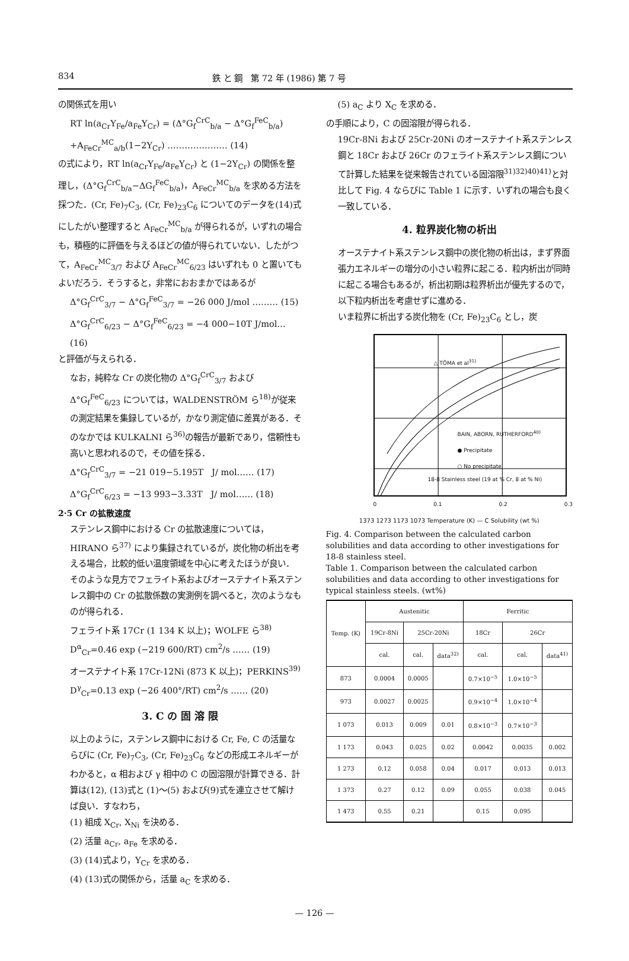834 鉄 と 鋼　第 72 年 (1986) 第 7 号
の関係式を用い
RT ln(a<sub>Cr</sub>Y<sub>Fe</sub>/a<sub>Fe</sub>Y<sub>Cr</sub>) = (Δ°G<sub>f</sub><sup>CrC</sup><sub>b/a</sub> − Δ°G<sub>f</sub><sup>FeC</sup><sub>b/a</sub>)
+A<sub>FeCr</sub><sup>MC</sup><sub>a/b</sub>(1−2Y<sub>Cr</sub>) ………………… (14)
の式により，RT ln(a<sub>Cr</sub>Y<sub>Fe</sub>/a<sub>Fe</sub>Y<sub>Cr</sub>) と (1−2Y<sub>Cr</sub>) の関係を整理し，(Δ°G<sub>f</sub><sup>CrC</sup><sub>b/a</sub>−ΔG<sub>f</sub><sup>FeC</sup><sub>b/a</sub>)，A<sub>FeCr</sub><sup>MC</sup><sub>b/a</sub> を求める方法を採つた．(Cr, Fe)<sub>7</sub>C<sub>3</sub>, (Cr, Fe)<sub>23</sub>C<sub>6</sub> についてのデータを(14)式にしたがい整理すると A<sub>FeCr</sub><sup>MC</sup><sub>b/a</sub> が得られるが，いずれの場合も，積極的に評価を与えるほどの値が得られていない．したがつて，A<sub>FeCr</sub><sup>MC</sup><sub>3/7</sub> および A<sub>FeCr</sub><sup>MC</sup><sub>6/23</sub> はいずれも 0 と置いてもよいだろう．そうすると，非常におおまかではあるが
Δ°G<sub>f</sub><sup>CrC</sup><sub>3/7</sub> − Δ°G<sub>f</sub><sup>FeC</sup><sub>3/7</sub> = −26 000 J/mol ……… (15)
Δ°G<sub>f</sub><sup>CrC</sup><sub>6/23</sub> − Δ°G<sub>f</sub><sup>FeC</sup><sub>6/23</sub> = −4 000−10T J/mol… (16)
と評価が与えられる．
なお，純粋な Cr の炭化物の Δ°G<sub>f</sub><sup>CrC</sup><sub>3/7</sub> および Δ°G<sub>f</sub><sup>FeC</sup><sub>6/23</sub> については，WALDENSTRÖM ら<sup>18)</sup>が従来の測定結果を集録しているが，かなり測定値に差異がある．そのなかでは KULKALNI ら<sup>36)</sup>の報告が最新であり，信頼性も高いと思われるので，その値を採る．
Δ°G<sub>f</sub><sup>CrC</sup><sub>3/7</sub> = −21 019−5.195T　J/ mol…… (17)
Δ°G<sub>f</sub><sup>CrC</sup><sub>6/23</sub> = −13 993−3.33T　J/ mol…… (18)
2·5 Cr の拡散速度
ステンレス鋼中における Cr の拡散速度については，HIRANO ら<sup>37)</sup> により集録されているが，炭化物の析出を考える場合，比較的低い温度領域を中心に考えたほうが良い．そのような見方でフェライト系およびオーステナイト系ステンレス鋼中の Cr の拡散係数の実測例を調べると，次のようなものが得られる．
フェライト系 17Cr (1 134 K 以上)；WOLFE ら<sup>38)</sup>
D<sup>α</sup><sub>Cr</sub>=0.46 exp (−219 600/RT) cm<sup>2</sup>/s …… (19)
オーステナイト系 17Cr-12Ni (873 K 以上)；PERKINS<sup>39)</sup>
D<sup>γ</sup><sub>Cr</sub>=0.13 exp (−26 400°/RT) cm<sup>2</sup>/s …… (20)
3. C の 固 溶 限
以上のように，ステンレス鋼中における Cr, Fe, C の活量ならびに (Cr, Fe)<sub>7</sub>C<sub>3</sub>, (Cr, Fe)<sub>23</sub>C<sub>6</sub> などの形成エネルギーがわかると，α 相および γ 相中の C の固溶限が計算できる．計算は(12), (13)式と (1)～(5) および(9)式を連立させて解けば良い．すなわち，
(1) 組成 X<sub>Cr</sub>, X<sub>Ni</sub> を決める．
(2) 活量 a<sub>Cr</sub>, a<sub>Fe</sub> を求める．
(3) (14)式より，Y<sub>Cr</sub> を求める．
(4) (13)式の関係から，活量 a<sub>C</sub> を求める．
(5) a<sub>C</sub> より X<sub>C</sub> を求める．
の手順により，C の固溶限が得られる．
19Cr-8Ni および 25Cr-20Ni のオーステナイト系ステンレス鋼と 18Cr および 26Cr のフェライト系ステンレス鋼について計算した結果を従来報告されている固溶限<sup>31)32)40)41)</sup>と対比して Fig. 4 ならびに Table 1 に示す．いずれの場合も良く一致している．
4. 粒界炭化物の析出
オーステナイト系ステンレス鋼中の炭化物の析出は，まず界面張力エネルギーの増分の小さい粒界に起こる．粒内析出が同時に起こる場合もあるが，析出初期は粒界析出が優先するので，以下粒内析出を考慮せずに進める．
いま粒界に析出する炭化物を (Cr, Fe)<sub>23</sub>C<sub>6</sub> とし，炭
△ TÕMA et al<sup>31)</sup>
BAIN, ABORN, RUTHERFORD<sup>40)</sup>
● Precipitate
○ No precipitate
18-8 Stainless steel (19 at % Cr, 8 at % Ni)
0 0.1 0.2 0.3
1373 1273 1173 1073 Temperature (K) — C Solubility (wt %)
Fig. 4. Comparison between the calculated carbon solubilities and data according to other investigations for 18-8 stainless steel.
Table 1. Comparison between the calculated carbon solubilities and data according to other investigations for typical stainless steels. (wt%)
| Temp. (K) | Austenitic | | | Ferritic | | |
| --- | --- | --- | --- | --- | --- | --- |
| | 19Cr-8Ni | 25Cr-20Ni | | 18Cr | 26Cr | |
| | cal. | cal. | data<sup>32)</sup> | cal. | cal. | data<sup>41)</sup> |
| 873 | 0.0004 | 0.0005 | | 0.7×10<sup>−5</sup> | 1.0×10<sup>−5</sup> | |
| 973 | 0.0027 | 0.0025 | | 0.9×10<sup>−4</sup> | 1.0×10<sup>−4</sup> | |
| 1 073 | 0.013 | 0.009 | 0.01 | 0.8×10<sup>−3</sup> | 0.7×10<sup>−3</sup> | |
| 1 173 | 0.043 | 0.025 | 0.02 | 0.0042 | 0.0035 | 0.002 |
| 1 273 | 0.12 | 0.058 | 0.04 | 0.017 | 0.013 | 0.013 |
| 1 373 | 0.27 | 0.12 | 0.09 | 0.055 | 0.038 | 0.045 |
| 1 473 | 0.55 | 0.21 | | 0.15 | 0.095 | |
— 126 —